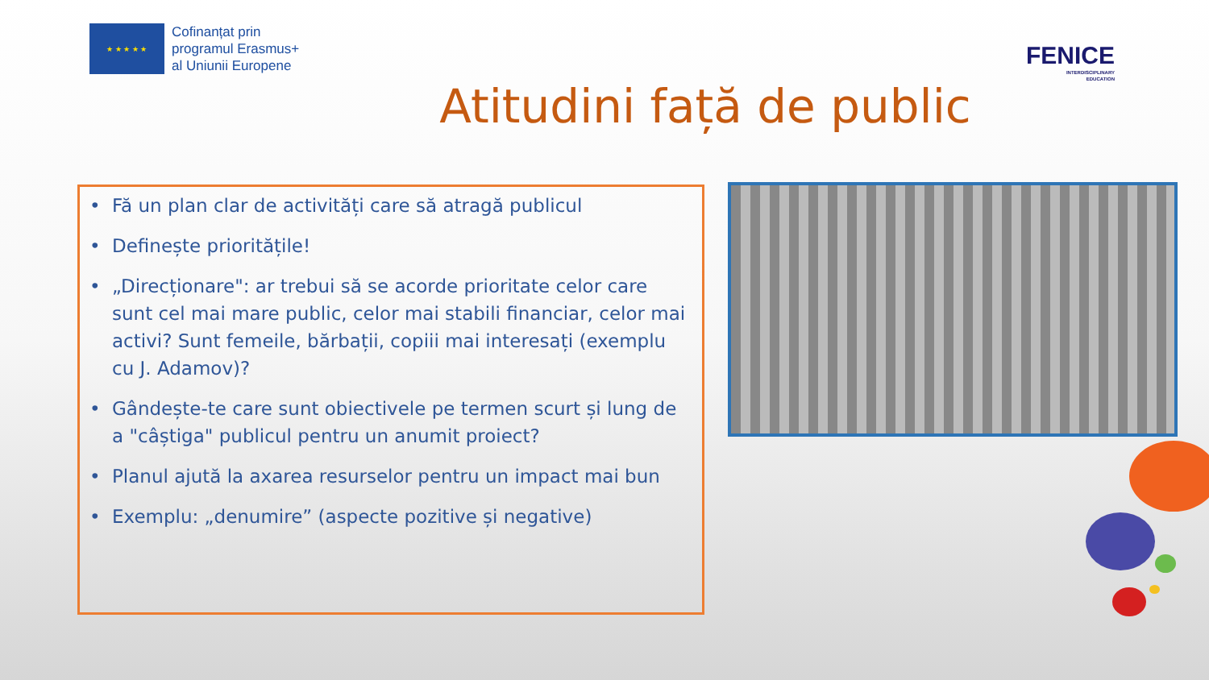★ ★ ★ ★ ★
Cofinanțat prin
programul Erasmus+
al Uniunii Europene
FENICE
INTERDISCIPLINARY
EDUCATION
Atitudini față de public
• Fă un plan clar de activități care să atragă publicul
• Definește prioritățile!
• „Direcționare": ar trebui să se acorde prioritate celor care sunt cel mai mare public, celor mai stabili financiar, celor mai activi? Sunt femeile, bărbații, copiii mai interesați (exemplu cu J. Adamov)?
• Gândește-te care sunt obiectivele pe termen scurt și lung de a "câștiga" publicul pentru un anumit proiect?
• Planul ajută la axarea resurselor pentru un impact mai bun
• Exemplu: „denumire” (aspecte pozitive și negative)